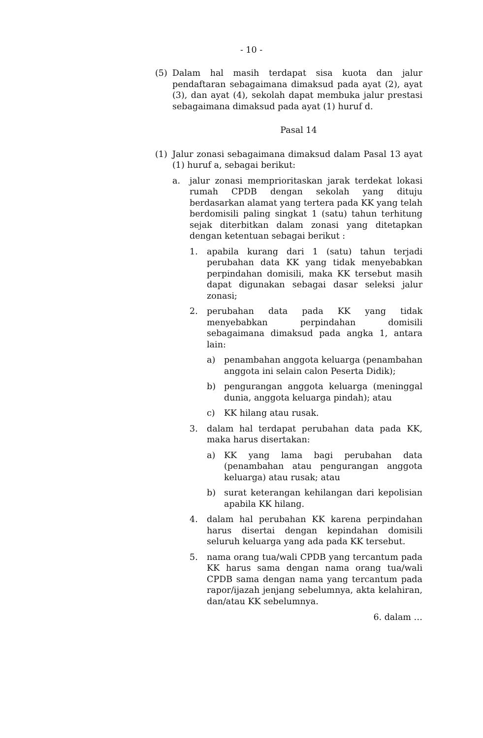- 10 -
(5) Dalam hal masih terdapat sisa kuota dan jalur pendaftaran sebagaimana dimaksud pada ayat (2), ayat (3), dan ayat (4), sekolah dapat membuka jalur prestasi sebagaimana dimaksud pada ayat (1) huruf d.
Pasal 14
(1) Jalur zonasi sebagaimana dimaksud dalam Pasal 13 ayat (1) huruf a, sebagai berikut:
a. jalur zonasi memprioritaskan jarak terdekat lokasi rumah CPDB dengan sekolah yang dituju berdasarkan alamat yang tertera pada KK yang telah berdomisili paling singkat 1 (satu) tahun terhitung sejak diterbitkan dalam zonasi yang ditetapkan dengan ketentuan sebagai berikut :
1. apabila kurang dari 1 (satu) tahun terjadi perubahan data KK yang tidak menyebabkan perpindahan domisili, maka KK tersebut masih dapat digunakan sebagai dasar seleksi jalur zonasi;
2. perubahan data pada KK yang tidak menyebabkan perpindahan domisili sebagaimana dimaksud pada angka 1, antara lain:
a) penambahan anggota keluarga (penambahan anggota ini selain calon Peserta Didik);
b) pengurangan anggota keluarga (meninggal dunia, anggota keluarga pindah); atau
c) KK hilang atau rusak.
3. dalam hal terdapat perubahan data pada KK, maka harus disertakan:
a) KK yang lama bagi perubahan data (penambahan atau pengurangan anggota keluarga) atau rusak; atau
b) surat keterangan kehilangan dari kepolisian apabila KK hilang.
4. dalam hal perubahan KK karena perpindahan harus disertai dengan kepindahan domisili seluruh keluarga yang ada pada KK tersebut.
5. nama orang tua/wali CPDB yang tercantum pada KK harus sama dengan nama orang tua/wali CPDB sama dengan nama yang tercantum pada rapor/ijazah jenjang sebelumnya, akta kelahiran, dan/atau KK sebelumnya.
6. dalam …